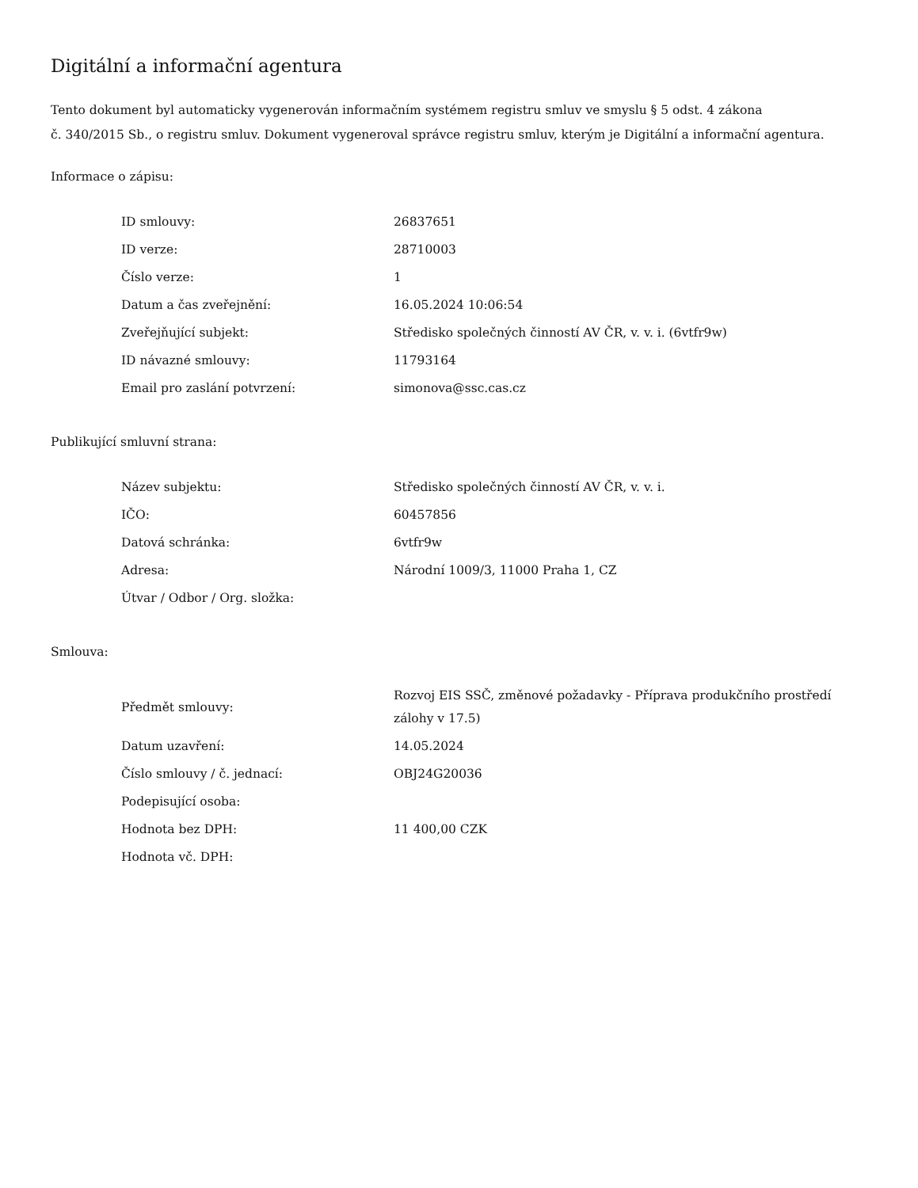Digitální a informační agentura
Tento dokument byl automaticky vygenerován informačním systémem registru smluv ve smyslu § 5 odst. 4 zákona
č. 340/2015 Sb., o registru smluv. Dokument vygeneroval správce registru smluv, kterým je Digitální a informační agentura.
Informace o zápisu:
| ID smlouvy: | 26837651 |
| ID verze: | 28710003 |
| Číslo verze: | 1 |
| Datum a čas zveřejnění: | 16.05.2024 10:06:54 |
| Zveřejňující subjekt: | Středisko společných činností AV ČR, v. v. i. (6vtfr9w) |
| ID návazné smlouvy: | 11793164 |
| Email pro zaslání potvrzení: | simonova@ssc.cas.cz |
Publikující smluvní strana:
| Název subjektu: | Středisko společných činností AV ČR, v. v. i. |
| IČO: | 60457856 |
| Datová schránka: | 6vtfr9w |
| Adresa: | Národní 1009/3, 11000 Praha 1, CZ |
| Útvar / Odbor / Org. složka: | |
Smlouva:
| Předmět smlouvy: | Rozvoj EIS SSČ, změnové požadavky - Příprava produkčního prostředí zálohy v 17.5) |
| Datum uzavření: | 14.05.2024 |
| Číslo smlouvy / č. jednací: | OBJ24G20036 |
| Podepisující osoba: | |
| Hodnota bez DPH: | 11 400,00 CZK |
| Hodnota vč. DPH: | |